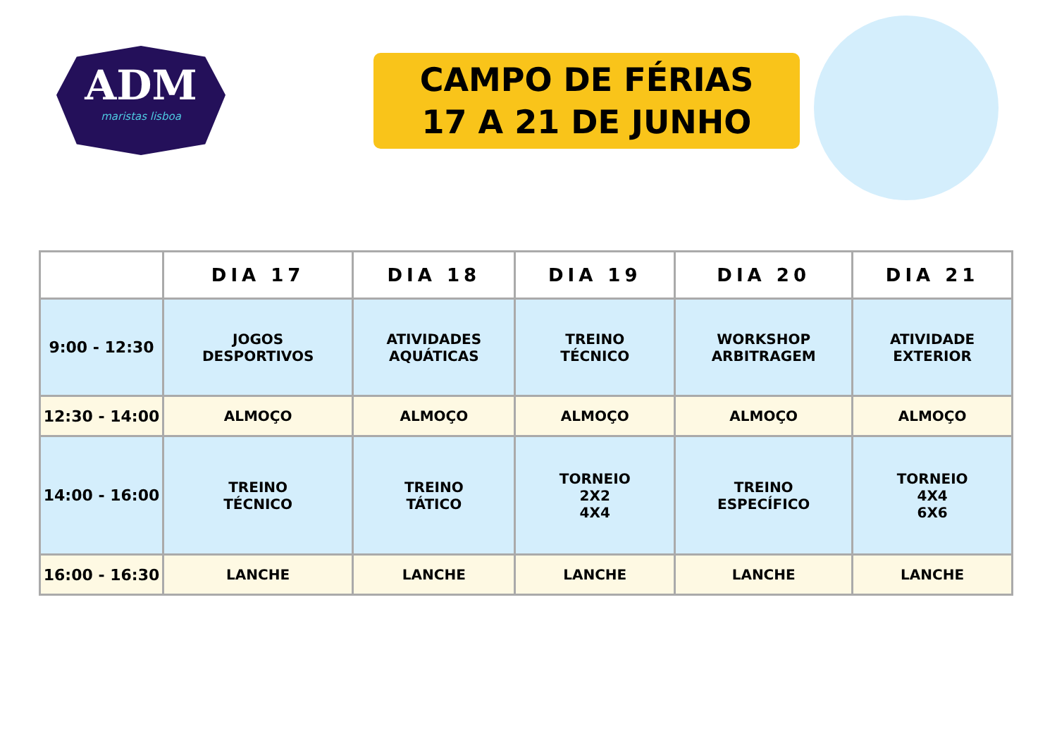ADM
maristas lisboa
CAMPO DE FÉRIAS
17 A 21 DE JUNHO
| | DIA 17 | DIA 18 | DIA 19 | DIA 20 | DIA 21 |
| --- | --- | --- | --- | --- | --- |
| 9:00 - 12:30 | JOGOS DESPORTIVOS | ATIVIDADES AQUÁTICAS | TREINO TÉCNICO | WORKSHOP ARBITRAGEM | ATIVIDADE EXTERIOR |
| 12:30 - 14:00 | ALMOÇO | ALMOÇO | ALMOÇO | ALMOÇO | ALMOÇO |
| 14:00 - 16:00 | TREINO TÉCNICO | TREINO TÁTICO | TORNEIO 2X2 4X4 | TREINO ESPECÍFICO | TORNEIO 4X4 6X6 |
| 16:00 - 16:30 | LANCHE | LANCHE | LANCHE | LANCHE | LANCHE |